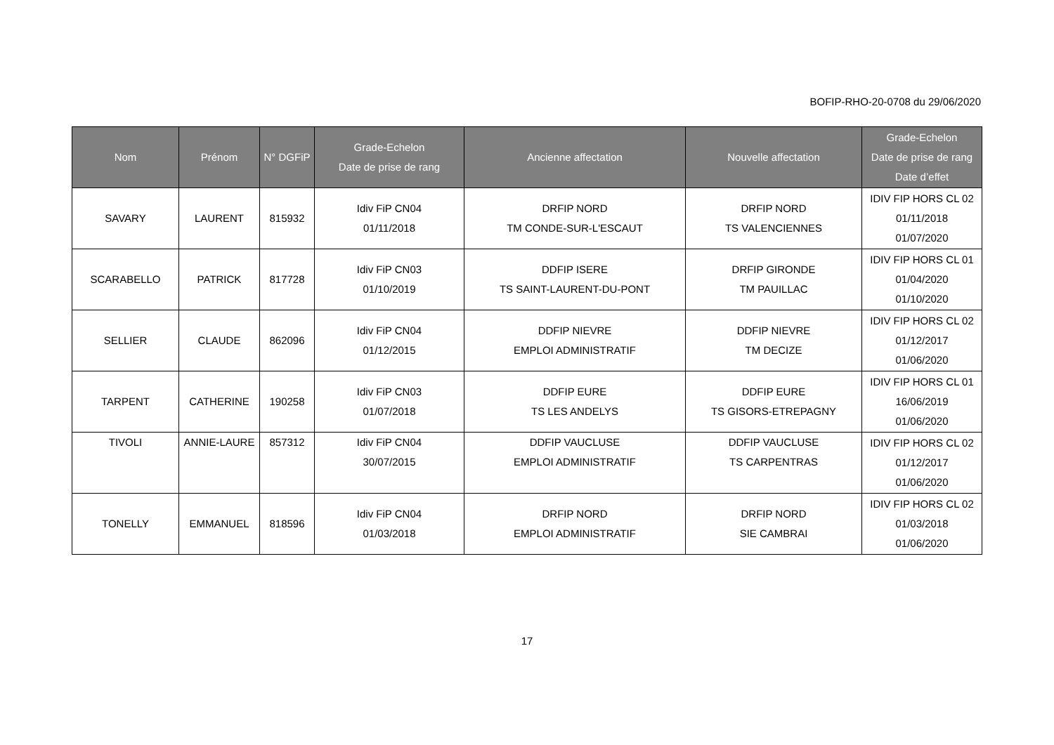BOFIP-RHO-20-0708 du 29/06/2020
| Nom | Prénom | N° DGFiP | Grade-Echelon Date de prise de rang | Ancienne affectation | Nouvelle affectation | Grade-Echelon Date de prise de rang Date d’effet |
| --- | --- | --- | --- | --- | --- | --- |
| SAVARY | LAURENT | 815932 | Idiv FiP CN04 01/11/2018 | DRFIP NORD TM CONDE-SUR-L'ESCAUT | DRFIP NORD TS VALENCIENNES | IDIV FIP HORS CL 02 01/11/2018 01/07/2020 |
| SCARABELLO | PATRICK | 817728 | Idiv FiP CN03 01/10/2019 | DDFIP ISERE TS SAINT-LAURENT-DU-PONT | DRFIP GIRONDE TM PAUILLAC | IDIV FIP HORS CL 01 01/04/2020 01/10/2020 |
| SELLIER | CLAUDE | 862096 | Idiv FiP CN04 01/12/2015 | DDFIP NIEVRE EMPLOI ADMINISTRATIF | DDFIP NIEVRE TM DECIZE | IDIV FIP HORS CL 02 01/12/2017 01/06/2020 |
| TARPENT | CATHERINE | 190258 | Idiv FiP CN03 01/07/2018 | DDFIP EURE TS LES ANDELYS | DDFIP EURE TS GISORS-ETREPAGNY | IDIV FIP HORS CL 01 16/06/2019 01/06/2020 |
| TIVOLI | ANNIE-LAURE | 857312 | Idiv FiP CN04 30/07/2015 | DDFIP VAUCLUSE EMPLOI ADMINISTRATIF | DDFIP VAUCLUSE TS CARPENTRAS | IDIV FIP HORS CL 02 01/12/2017 01/06/2020 |
| TONELLY | EMMANUEL | 818596 | Idiv FiP CN04 01/03/2018 | DRFIP NORD EMPLOI ADMINISTRATIF | DRFIP NORD SIE CAMBRAI | IDIV FIP HORS CL 02 01/03/2018 01/06/2020 |
17